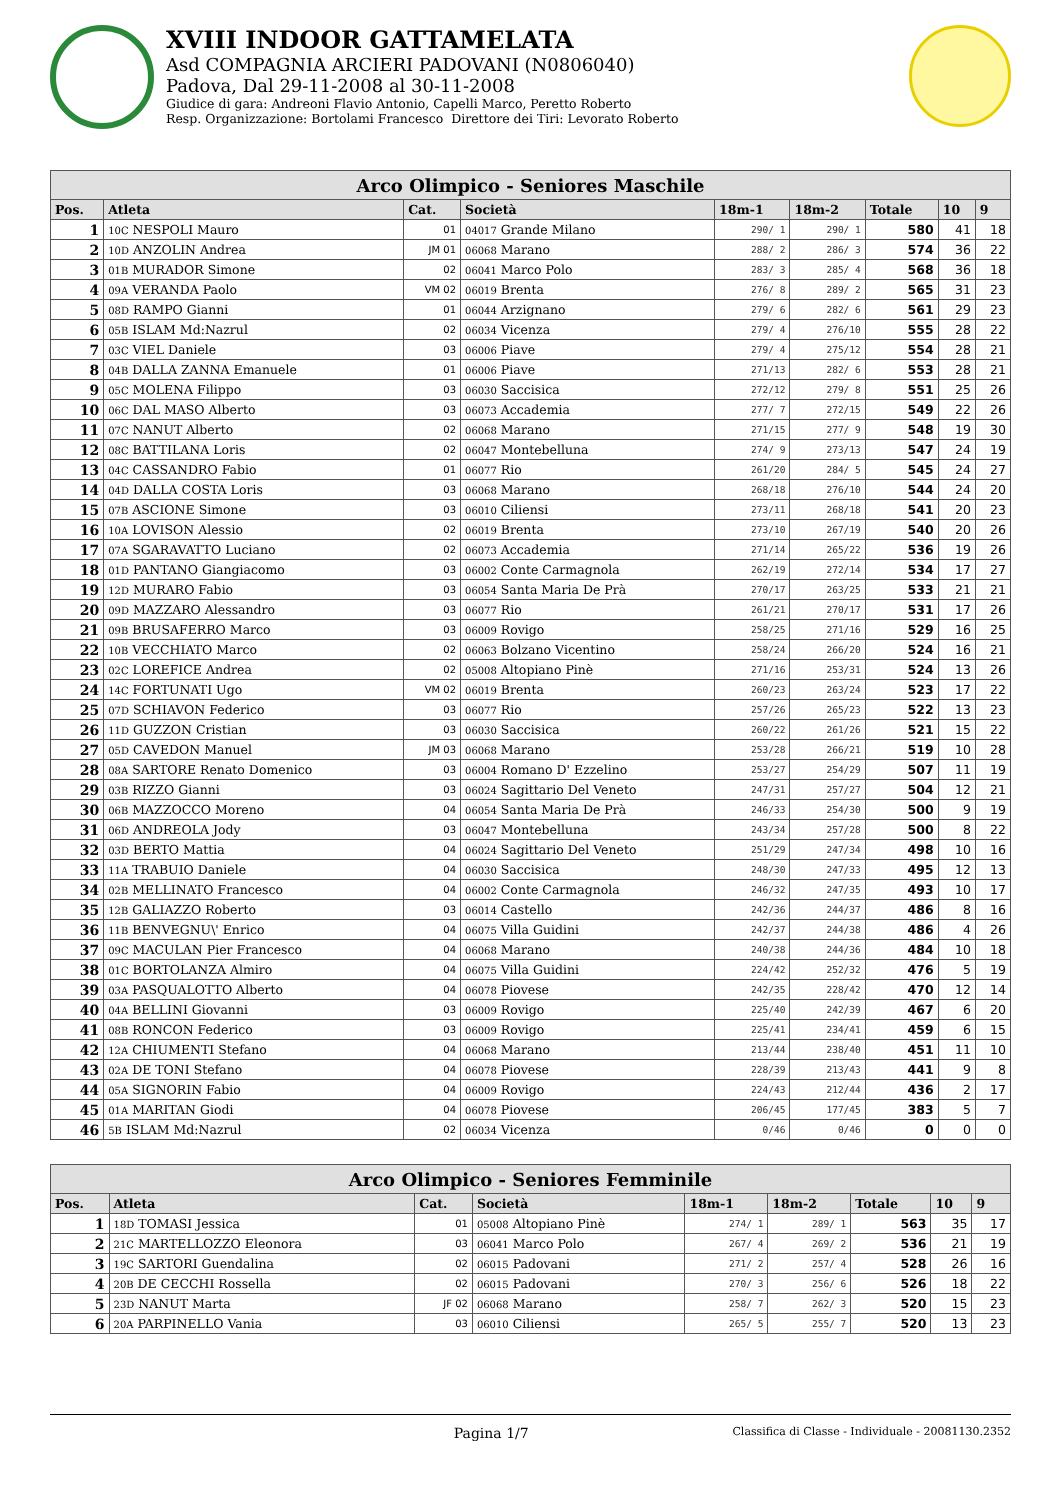XVIII INDOOR GATTAMELATA
Asd COMPAGNIA ARCIERI PADOVANI (N0806040)
Padova, Dal 29-11-2008 al 30-11-2008
Giudice di gara: Andreoni Flavio Antonio, Capelli Marco, Peretto Roberto
Resp. Organizzazione: Bortolami Francesco Direttore dei Tiri: Levorato Roberto
| Arco Olimpico - Seniores Maschile | | | | | | | | |
| --- | --- | --- | --- | --- | --- | --- | --- | --- |
| Pos. | Atleta | Cat. | Società | 18m-1 | 18m-2 | Totale | 10 | 9 |
| 1 | 10C NESPOLI Mauro | 01 | 04017 Grande Milano | 290/ 1 | 290/ 1 | 580 | 41 | 18 |
| 2 | 10D ANZOLIN Andrea | JM 01 | 06068 Marano | 288/ 2 | 286/ 3 | 574 | 36 | 22 |
| 3 | 01B MURADOR Simone | 02 | 06041 Marco Polo | 283/ 3 | 285/ 4 | 568 | 36 | 18 |
| 4 | 09A VERANDA Paolo | VM 02 | 06019 Brenta | 276/ 8 | 289/ 2 | 565 | 31 | 23 |
| 5 | 08D RAMPO Gianni | 01 | 06044 Arzignano | 279/ 6 | 282/ 6 | 561 | 29 | 23 |
| 6 | 05B ISLAM Md:Nazrul | 02 | 06034 Vicenza | 279/ 4 | 276/10 | 555 | 28 | 22 |
| 7 | 03C VIEL Daniele | 03 | 06006 Piave | 279/ 4 | 275/12 | 554 | 28 | 21 |
| 8 | 04B DALLA ZANNA Emanuele | 01 | 06006 Piave | 271/13 | 282/ 6 | 553 | 28 | 21 |
| 9 | 05C MOLENA Filippo | 03 | 06030 Saccisica | 272/12 | 279/ 8 | 551 | 25 | 26 |
| 10 | 06C DAL MASO Alberto | 03 | 06073 Accademia | 277/ 7 | 272/15 | 549 | 22 | 26 |
| 11 | 07C NANUT Alberto | 02 | 06068 Marano | 271/15 | 277/ 9 | 548 | 19 | 30 |
| 12 | 08C BATTILANA Loris | 02 | 06047 Montebelluna | 274/ 9 | 273/13 | 547 | 24 | 19 |
| 13 | 04C CASSANDRO Fabio | 01 | 06077 Rio | 261/20 | 284/ 5 | 545 | 24 | 27 |
| 14 | 04D DALLA COSTA Loris | 03 | 06068 Marano | 268/18 | 276/10 | 544 | 24 | 20 |
| 15 | 07B ASCIONE Simone | 03 | 06010 Ciliensi | 273/11 | 268/18 | 541 | 20 | 23 |
| 16 | 10A LOVISON Alessio | 02 | 06019 Brenta | 273/10 | 267/19 | 540 | 20 | 26 |
| 17 | 07A SGARAVATTO Luciano | 02 | 06073 Accademia | 271/14 | 265/22 | 536 | 19 | 26 |
| 18 | 01D PANTANO Giangiacomo | 03 | 06002 Conte Carmagnola | 262/19 | 272/14 | 534 | 17 | 27 |
| 19 | 12D MURARO Fabio | 03 | 06054 Santa Maria De Prà | 270/17 | 263/25 | 533 | 21 | 21 |
| 20 | 09D MAZZARO Alessandro | 03 | 06077 Rio | 261/21 | 270/17 | 531 | 17 | 26 |
| 21 | 09B BRUSAFERRO Marco | 03 | 06009 Rovigo | 258/25 | 271/16 | 529 | 16 | 25 |
| 22 | 10B VECCHIATO Marco | 02 | 06063 Bolzano Vicentino | 258/24 | 266/20 | 524 | 16 | 21 |
| 23 | 02C LOREFICE Andrea | 02 | 05008 Altopiano Pinè | 271/16 | 253/31 | 524 | 13 | 26 |
| 24 | 14C FORTUNATI Ugo | VM 02 | 06019 Brenta | 260/23 | 263/24 | 523 | 17 | 22 |
| 25 | 07D SCHIAVON Federico | 03 | 06077 Rio | 257/26 | 265/23 | 522 | 13 | 23 |
| 26 | 11D GUZZON Cristian | 03 | 06030 Saccisica | 260/22 | 261/26 | 521 | 15 | 22 |
| 27 | 05D CAVEDON Manuel | JM 03 | 06068 Marano | 253/28 | 266/21 | 519 | 10 | 28 |
| 28 | 08A SARTORE Renato Domenico | 03 | 06004 Romano D' Ezzelino | 253/27 | 254/29 | 507 | 11 | 19 |
| 29 | 03B RIZZO Gianni | 03 | 06024 Sagittario Del Veneto | 247/31 | 257/27 | 504 | 12 | 21 |
| 30 | 06B MAZZOCCO Moreno | 04 | 06054 Santa Maria De Prà | 246/33 | 254/30 | 500 | 9 | 19 |
| 31 | 06D ANDREOLA Jody | 03 | 06047 Montebelluna | 243/34 | 257/28 | 500 | 8 | 22 |
| 32 | 03D BERTO Mattia | 04 | 06024 Sagittario Del Veneto | 251/29 | 247/34 | 498 | 10 | 16 |
| 33 | 11A TRABUIO Daniele | 04 | 06030 Saccisica | 248/30 | 247/33 | 495 | 12 | 13 |
| 34 | 02B MELLINATO Francesco | 04 | 06002 Conte Carmagnola | 246/32 | 247/35 | 493 | 10 | 17 |
| 35 | 12B GALIAZZO Roberto | 03 | 06014 Castello | 242/36 | 244/37 | 486 | 8 | 16 |
| 36 | 11B BENVEGNU\' Enrico | 04 | 06075 Villa Guidini | 242/37 | 244/38 | 486 | 4 | 26 |
| 37 | 09C MACULAN Pier Francesco | 04 | 06068 Marano | 240/38 | 244/36 | 484 | 10 | 18 |
| 38 | 01C BORTOLANZA Almiro | 04 | 06075 Villa Guidini | 224/42 | 252/32 | 476 | 5 | 19 |
| 39 | 03A PASQUALOTTO Alberto | 04 | 06078 Piovese | 242/35 | 228/42 | 470 | 12 | 14 |
| 40 | 04A BELLINI Giovanni | 03 | 06009 Rovigo | 225/40 | 242/39 | 467 | 6 | 20 |
| 41 | 08B RONCON Federico | 03 | 06009 Rovigo | 225/41 | 234/41 | 459 | 6 | 15 |
| 42 | 12A CHIUMENTI Stefano | 04 | 06068 Marano | 213/44 | 238/40 | 451 | 11 | 10 |
| 43 | 02A DE TONI Stefano | 04 | 06078 Piovese | 228/39 | 213/43 | 441 | 9 | 8 |
| 44 | 05A SIGNORIN Fabio | 04 | 06009 Rovigo | 224/43 | 212/44 | 436 | 2 | 17 |
| 45 | 01A MARITAN Giodi | 04 | 06078 Piovese | 206/45 | 177/45 | 383 | 5 | 7 |
| 46 | 5B ISLAM Md:Nazrul | 02 | 06034 Vicenza | 0/46 | 0/46 | 0 | 0 | 0 |
| Arco Olimpico - Seniores Femminile | | | | | | | | |
| --- | --- | --- | --- | --- | --- | --- | --- | --- |
| Pos. | Atleta | Cat. | Società | 18m-1 | 18m-2 | Totale | 10 | 9 |
| 1 | 18D TOMASI Jessica | 01 | 05008 Altopiano Pinè | 274/ 1 | 289/ 1 | 563 | 35 | 17 |
| 2 | 21C MARTELLOZZO Eleonora | 03 | 06041 Marco Polo | 267/ 4 | 269/ 2 | 536 | 21 | 19 |
| 3 | 19C SARTORI Guendalina | 02 | 06015 Padovani | 271/ 2 | 257/ 4 | 528 | 26 | 16 |
| 4 | 20B DE CECCHI Rossella | 02 | 06015 Padovani | 270/ 3 | 256/ 6 | 526 | 18 | 22 |
| 5 | 23D NANUT Marta | JF 02 | 06068 Marano | 258/ 7 | 262/ 3 | 520 | 15 | 23 |
| 6 | 20A PARPINELLO Vania | 03 | 06010 Ciliensi | 265/ 5 | 255/ 7 | 520 | 13 | 23 |
Pagina 1/7
Classifica di Classe - Individuale - 20081130.2352